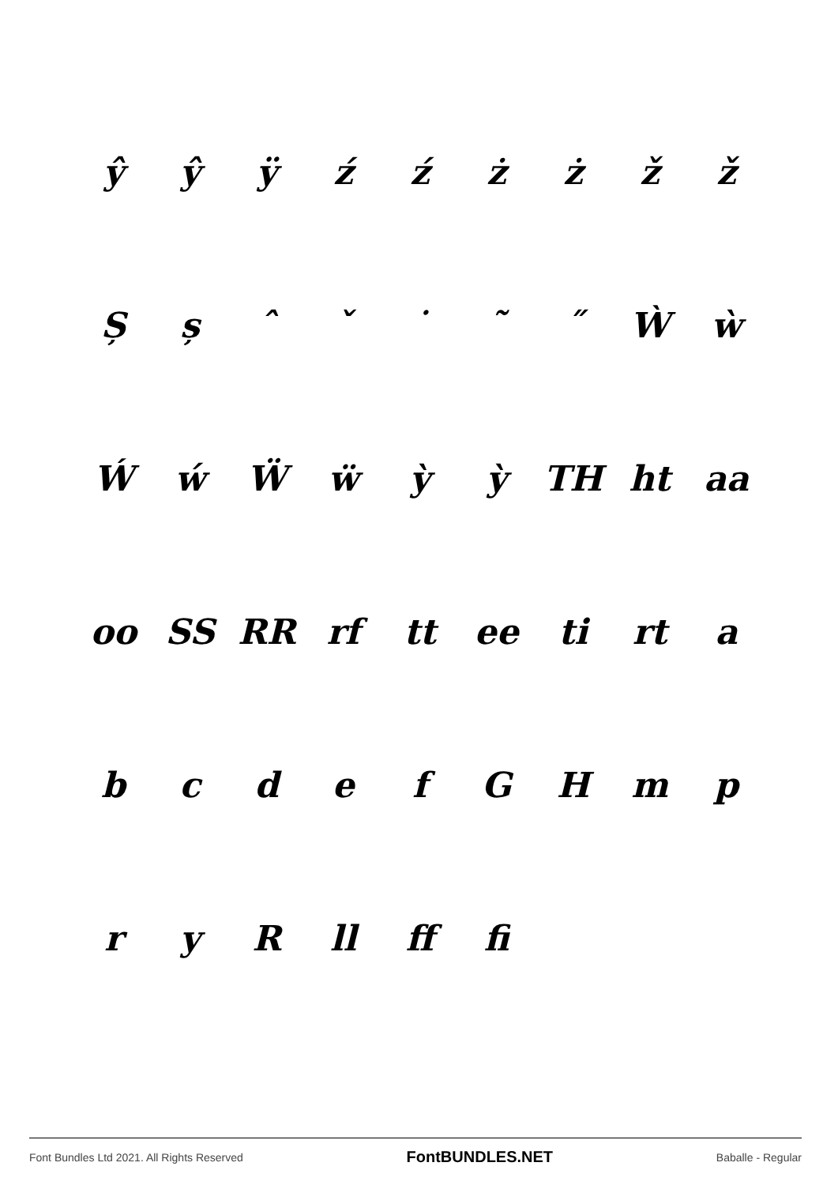ŷ ŷ ÿ ź ź ż ż ž ž
Ș ș ˆ ˇ ˙ ˜ ˝ Ẁ ẁ
Ẃ ẃ Ẅ ẅ ỳ ỳ TH ht aa
oo SS RR rf tt ee ti rt a
b c d e f G H m p
r y R ll ff fi
Font Bundles Ltd 2021. All Rights Reserved FontBUNDLES.NET Baballe - Regular